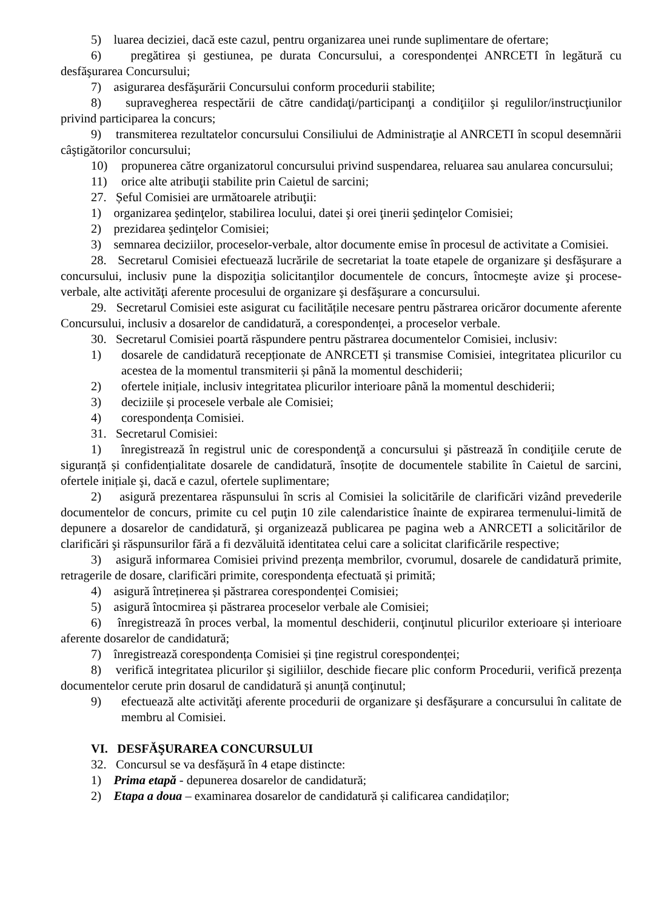5) luarea deciziei, dacă este cazul, pentru organizarea unei runde suplimentare de ofertare;
6) pregătirea și gestiunea, pe durata Concursului, a corespondenței ANRCETI în legătură cu desfăşurarea Concursului;
7) asigurarea desfăşurării Concursului conform procedurii stabilite;
8) supravegherea respectării de către candidaţi/participanţi a condiţiilor şi regulilor/instrucţiunilor privind participarea la concurs;
9) transmiterea rezultatelor concursului Consiliului de Administraţie al ANRCETI în scopul desemnării câştigătorilor concursului;
10) propunerea către organizatorul concursului privind suspendarea, reluarea sau anularea concursului;
11) orice alte atribuţii stabilite prin Caietul de sarcini;
27. Șeful Comisiei are următoarele atribuţii:
1) organizarea şedinţelor, stabilirea locului, datei şi orei ţinerii şedinţelor Comisiei;
2) prezidarea şedinţelor Comisiei;
3) semnarea deciziilor, proceselor-verbale, altor documente emise în procesul de activitate a Comisiei.
28. Secretarul Comisiei efectuează lucrările de secretariat la toate etapele de organizare şi desfăşurare a concursului, inclusiv pune la dispoziţia solicitanţilor documentele de concurs, întocmeşte avize şi procese-verbale, alte activităţi aferente procesului de organizare şi desfăşurare a concursului.
29. Secretarul Comisiei este asigurat cu facilitățile necesare pentru păstrarea oricăror documente aferente Concursului, inclusiv a dosarelor de candidatură, a corespondenței, a proceselor verbale.
30. Secretarul Comisiei poartă răspundere pentru păstrarea documentelor Comisiei, inclusiv:
1) dosarele de candidatură recepționate de ANRCETI și transmise Comisiei, integritatea plicurilor cu acestea de la momentul transmiterii și până la momentul deschiderii;
2) ofertele inițiale, inclusiv integritatea plicurilor interioare până la momentul deschiderii;
3) deciziile și procesele verbale ale Comisiei;
4) corespondența Comisiei.
31. Secretarul Comisiei:
1) înregistrează în registrul unic de corespondenţă a concursului şi păstrează în condiţiile cerute de siguranță și confidențialitate dosarele de candidatură, însoțite de documentele stabilite în Caietul de sarcini, ofertele inițiale şi, dacă e cazul, ofertele suplimentare;
2) asigură prezentarea răspunsului în scris al Comisiei la solicitările de clarificări vizând prevederile documentelor de concurs, primite cu cel puţin 10 zile calendaristice înainte de expirarea termenului-limită de depunere a dosarelor de candidatură, şi organizează publicarea pe pagina web a ANRCETI a solicitărilor de clarificări şi răspunsurilor fără a fi dezvăluită identitatea celui care a solicitat clarificările respective;
3) asigură informarea Comisiei privind prezența membrilor, cvorumul, dosarele de candidatură primite, retragerile de dosare, clarificări primite, corespondența efectuată și primită;
4) asigură întreținerea și păstrarea corespondenței Comisiei;
5) asigură întocmirea și păstrarea proceselor verbale ale Comisiei;
6) înregistrează în proces verbal, la momentul deschiderii, conţinutul plicurilor exterioare și interioare aferente dosarelor de candidatură;
7) înregistrează corespondența Comisiei și ține registrul corespondenței;
8) verifică integritatea plicurilor şi sigiliilor, deschide fiecare plic conform Procedurii, verifică prezența documentelor cerute prin dosarul de candidatură și anunță conţinutul;
9) efectuează alte activităţi aferente procedurii de organizare şi desfăşurare a concursului în calitate de membru al Comisiei.
VI. DESFĂŞURAREA CONCURSULUI
32. Concursul se va desfășură în 4 etape distincte:
1) Prima etapă - depunerea dosarelor de candidatură;
2) Etapa a doua – examinarea dosarelor de candidatură și calificarea candidaților;